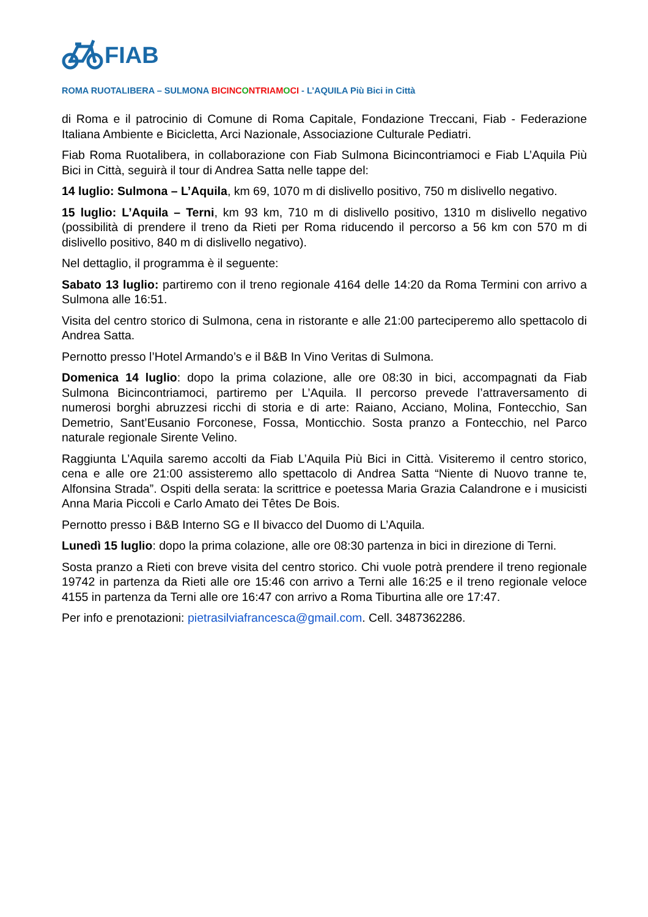FIAB
ROMA RUOTALIBERA – SULMONA BICINC ONTRIAM OCI - L’AQUILA Più Bici in Città
di Roma e il patrocinio di Comune di Roma Capitale, Fondazione Treccani, Fiab - Federazione Italiana Ambiente e Bicicletta, Arci Nazionale, Associazione Culturale Pediatri.
Fiab Roma Ruotalibera, in collaborazione con Fiab Sulmona Bicincontriamoci e Fiab L’Aquila Più Bici in Città, seguirà il tour di Andrea Satta nelle tappe del:
14 luglio: Sulmona – L’Aquila, km 69, 1070 m di dislivello positivo, 750 m dislivello negativo.
15 luglio: L’Aquila – Terni, km 93 km, 710 m di dislivello positivo, 1310 m dislivello negativo (possibilità di prendere il treno da Rieti per Roma riducendo il percorso a 56 km con 570 m di dislivello positivo, 840 m di dislivello negativo).
Nel dettaglio, il programma è il seguente:
Sabato 13 luglio: partiremo con il treno regionale 4164 delle 14:20 da Roma Termini con arrivo a Sulmona alle 16:51.
Visita del centro storico di Sulmona, cena in ristorante e alle 21:00 parteciperemo allo spettacolo di Andrea Satta.
Pernotto presso l’Hotel Armando’s e il B&B In Vino Veritas di Sulmona.
Domenica 14 luglio: dopo la prima colazione, alle ore 08:30 in bici, accompagnati da Fiab Sulmona Bicincontriamoci, partiremo per L’Aquila. Il percorso prevede l’attraversamento di numerosi borghi abruzzesi ricchi di storia e di arte: Raiano, Acciano, Molina, Fontecchio, San Demetrio, Sant’Eusanio Forconese, Fossa, Monticchio. Sosta pranzo a Fontecchio, nel Parco naturale regionale Sirente Velino.
Raggiunta L’Aquila saremo accolti da Fiab L’Aquila Più Bici in Città. Visiteremo il centro storico, cena e alle ore 21:00 assisteremo allo spettacolo di Andrea Satta “Niente di Nuovo tranne te, Alfonsina Strada”. Ospiti della serata: la scrittrice e poetessa Maria Grazia Calandrone e i musicisti Anna Maria Piccoli e Carlo Amato dei Têtes De Bois.
Pernotto presso i B&B Interno SG e Il bivacco del Duomo di L’Aquila.
Lunedì 15 luglio: dopo la prima colazione, alle ore 08:30 partenza in bici in direzione di Terni.
Sosta pranzo a Rieti con breve visita del centro storico. Chi vuole potrà prendere il treno regionale 19742 in partenza da Rieti alle ore 15:46 con arrivo a Terni alle 16:25 e il treno regionale veloce 4155 in partenza da Terni alle ore 16:47 con arrivo a Roma Tiburtina alle ore 17:47.
Per info e prenotazioni: pietrasilviafrancesca@gmail.com. Cell. 3487362286.